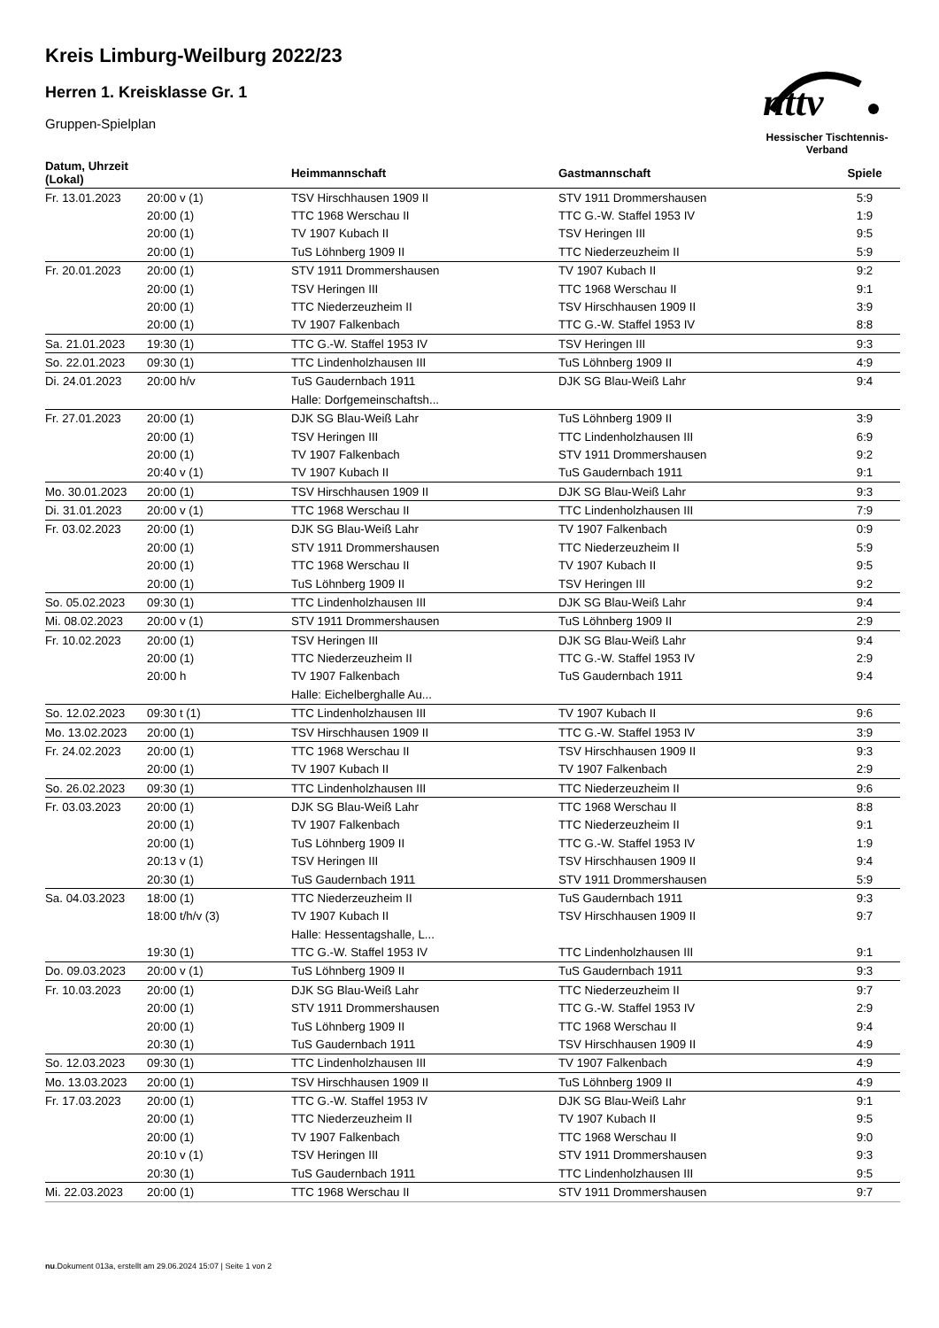nttv
Hessischer Tischtennis-Verband
Kreis Limburg-Weilburg 2022/23
Herren 1. Kreisklasse Gr. 1
Gruppen-Spielplan
| Datum, Uhrzeit (Lokal) | | Heimmannschaft | Gastmannschaft | Spiele |
| --- | --- | --- | --- | --- |
| Fr. 13.01.2023 | 20:00 v (1) | TSV Hirschhausen 1909 II | STV 1911 Drommershausen | 5:9 |
| | 20:00 (1) | TTC 1968 Werschau II | TTC G.-W. Staffel 1953 IV | 1:9 |
| | 20:00 (1) | TV 1907 Kubach II | TSV Heringen III | 9:5 |
| | 20:00 (1) | TuS Löhnberg 1909 II | TTC Niederzeuzheim II | 5:9 |
| Fr. 20.01.2023 | 20:00 (1) | STV 1911 Drommershausen | TV 1907 Kubach II | 9:2 |
| | 20:00 (1) | TSV Heringen III | TTC 1968 Werschau II | 9:1 |
| | 20:00 (1) | TTC Niederzeuzheim II | TSV Hirschhausen 1909 II | 3:9 |
| | 20:00 (1) | TV 1907 Falkenbach | TTC G.-W. Staffel 1953 IV | 8:8 |
| Sa. 21.01.2023 | 19:30 (1) | TTC G.-W. Staffel 1953 IV | TSV Heringen III | 9:3 |
| So. 22.01.2023 | 09:30 (1) | TTC Lindenholzhausen III | TuS Löhnberg 1909 II | 4:9 |
| Di. 24.01.2023 | 20:00 h/v | TuS Gaudernbach 1911 | DJK SG Blau-Weiß Lahr | 9:4 |
| | | Halle: Dorfgemeinschaftsh... | | |
| Fr. 27.01.2023 | 20:00 (1) | DJK SG Blau-Weiß Lahr | TuS Löhnberg 1909 II | 3:9 |
| | 20:00 (1) | TSV Heringen III | TTC Lindenholzhausen III | 6:9 |
| | 20:00 (1) | TV 1907 Falkenbach | STV 1911 Drommershausen | 9:2 |
| | 20:40 v (1) | TV 1907 Kubach II | TuS Gaudernbach 1911 | 9:1 |
| Mo. 30.01.2023 | 20:00 (1) | TSV Hirschhausen 1909 II | DJK SG Blau-Weiß Lahr | 9:3 |
| Di. 31.01.2023 | 20:00 v (1) | TTC 1968 Werschau II | TTC Lindenholzhausen III | 7:9 |
| Fr. 03.02.2023 | 20:00 (1) | DJK SG Blau-Weiß Lahr | TV 1907 Falkenbach | 0:9 |
| | 20:00 (1) | STV 1911 Drommershausen | TTC Niederzeuzheim II | 5:9 |
| | 20:00 (1) | TTC 1968 Werschau II | TV 1907 Kubach II | 9:5 |
| | 20:00 (1) | TuS Löhnberg 1909 II | TSV Heringen III | 9:2 |
| So. 05.02.2023 | 09:30 (1) | TTC Lindenholzhausen III | DJK SG Blau-Weiß Lahr | 9:4 |
| Mi. 08.02.2023 | 20:00 v (1) | STV 1911 Drommershausen | TuS Löhnberg 1909 II | 2:9 |
| Fr. 10.02.2023 | 20:00 (1) | TSV Heringen III | DJK SG Blau-Weiß Lahr | 9:4 |
| | 20:00 (1) | TTC Niederzeuzheim II | TTC G.-W. Staffel 1953 IV | 2:9 |
| | 20:00 h | TV 1907 Falkenbach | TuS Gaudernbach 1911 | 9:4 |
| | | Halle: Eichelberghalle Au... | | |
| So. 12.02.2023 | 09:30 t (1) | TTC Lindenholzhausen III | TV 1907 Kubach II | 9:6 |
| Mo. 13.02.2023 | 20:00 (1) | TSV Hirschhausen 1909 II | TTC G.-W. Staffel 1953 IV | 3:9 |
| Fr. 24.02.2023 | 20:00 (1) | TTC 1968 Werschau II | TSV Hirschhausen 1909 II | 9:3 |
| | 20:00 (1) | TV 1907 Kubach II | TV 1907 Falkenbach | 2:9 |
| So. 26.02.2023 | 09:30 (1) | TTC Lindenholzhausen III | TTC Niederzeuzheim II | 9:6 |
| Fr. 03.03.2023 | 20:00 (1) | DJK SG Blau-Weiß Lahr | TTC 1968 Werschau II | 8:8 |
| | 20:00 (1) | TV 1907 Falkenbach | TTC Niederzeuzheim II | 9:1 |
| | 20:00 (1) | TuS Löhnberg 1909 II | TTC G.-W. Staffel 1953 IV | 1:9 |
| | 20:13 v (1) | TSV Heringen III | TSV Hirschhausen 1909 II | 9:4 |
| | 20:30 (1) | TuS Gaudernbach 1911 | STV 1911 Drommershausen | 5:9 |
| Sa. 04.03.2023 | 18:00 (1) | TTC Niederzeuzheim II | TuS Gaudernbach 1911 | 9:3 |
| | 18:00 t/h/v (3) | TV 1907 Kubach II | TSV Hirschhausen 1909 II | 9:7 |
| | | Halle: Hessentagshalle, L... | | |
| | 19:30 (1) | TTC G.-W. Staffel 1953 IV | TTC Lindenholzhausen III | 9:1 |
| Do. 09.03.2023 | 20:00 v (1) | TuS Löhnberg 1909 II | TuS Gaudernbach 1911 | 9:3 |
| Fr. 10.03.2023 | 20:00 (1) | DJK SG Blau-Weiß Lahr | TTC Niederzeuzheim II | 9:7 |
| | 20:00 (1) | STV 1911 Drommershausen | TTC G.-W. Staffel 1953 IV | 2:9 |
| | 20:00 (1) | TuS Löhnberg 1909 II | TTC 1968 Werschau II | 9:4 |
| | 20:30 (1) | TuS Gaudernbach 1911 | TSV Hirschhausen 1909 II | 4:9 |
| So. 12.03.2023 | 09:30 (1) | TTC Lindenholzhausen III | TV 1907 Falkenbach | 4:9 |
| Mo. 13.03.2023 | 20:00 (1) | TSV Hirschhausen 1909 II | TuS Löhnberg 1909 II | 4:9 |
| Fr. 17.03.2023 | 20:00 (1) | TTC G.-W. Staffel 1953 IV | DJK SG Blau-Weiß Lahr | 9:1 |
| | 20:00 (1) | TTC Niederzeuzheim II | TV 1907 Kubach II | 9:5 |
| | 20:00 (1) | TV 1907 Falkenbach | TTC 1968 Werschau II | 9:0 |
| | 20:10 v (1) | TSV Heringen III | STV 1911 Drommershausen | 9:3 |
| | 20:30 (1) | TuS Gaudernbach 1911 | TTC Lindenholzhausen III | 9:5 |
| Mi. 22.03.2023 | 20:00 (1) | TTC 1968 Werschau II | STV 1911 Drommershausen | 9:7 |
nu.Dokument 013a, erstellt am 29.06.2024 15:07 | Seite 1 von 2